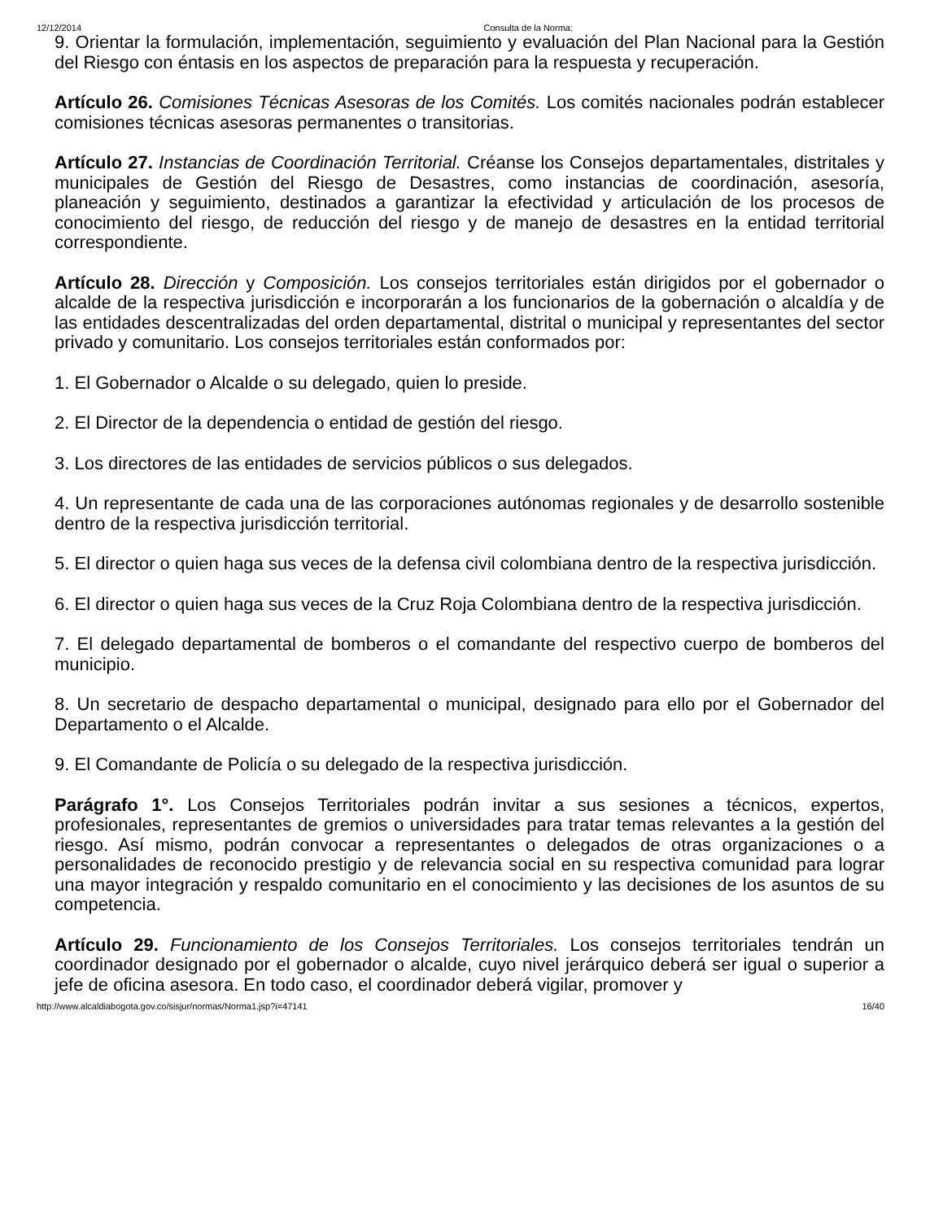12/12/2014 Consulta de la Norma:
9. Orientar la formulación, implementación, seguimiento y evaluación del Plan Nacional para la Gestión del Riesgo con éntasis en los aspectos de preparación para la respuesta y recuperación.
Artículo 26. Comisiones Técnicas Asesoras de los Comités. Los comités nacionales podrán establecer comisiones técnicas asesoras permanentes o transitorias.
Artículo 27. Instancias de Coordinación Territorial. Créanse los Consejos departamentales, distritales y municipales de Gestión del Riesgo de Desastres, como instancias de coordinación, asesoría, planeación y seguimiento, destinados a garantizar la efectividad y articulación de los procesos de conocimiento del riesgo, de reducción del riesgo y de manejo de desastres en la entidad territorial correspondiente.
Artículo 28. Dirección y Composición. Los consejos territoriales están dirigidos por el gobernador o alcalde de la respectiva jurisdicción e incorporarán a los funcionarios de la gobernación o alcaldía y de las entidades descentralizadas del orden departamental, distrital o municipal y representantes del sector privado y comunitario. Los consejos territoriales están conformados por:
1. El Gobernador o Alcalde o su delegado, quien lo preside.
2. El Director de la dependencia o entidad de gestión del riesgo.
3. Los directores de las entidades de servicios públicos o sus delegados.
4. Un representante de cada una de las corporaciones autónomas regionales y de desarrollo sostenible dentro de la respectiva jurisdicción territorial.
5. El director o quien haga sus veces de la defensa civil colombiana dentro de la respectiva jurisdicción.
6. El director o quien haga sus veces de la Cruz Roja Colombiana dentro de la respectiva jurisdicción.
7. El delegado departamental de bomberos o el comandante del respectivo cuerpo de bomberos del municipio.
8. Un secretario de despacho departamental o municipal, designado para ello por el Gobernador del Departamento o el Alcalde.
9. El Comandante de Policía o su delegado de la respectiva jurisdicción.
Parágrafo 1°. Los Consejos Territoriales podrán invitar a sus sesiones a técnicos, expertos, profesionales, representantes de gremios o universidades para tratar temas relevantes a la gestión del riesgo. Así mismo, podrán convocar a representantes o delegados de otras organizaciones o a personalidades de reconocido prestigio y de relevancia social en su respectiva comunidad para lograr una mayor integración y respaldo comunitario en el conocimiento y las decisiones de los asuntos de su competencia.
Artículo 29. Funcionamiento de los Consejos Territoriales. Los consejos territoriales tendrán un coordinador designado por el gobernador o alcalde, cuyo nivel jerárquico deberá ser igual o superior a jefe de oficina asesora. En todo caso, el coordinador deberá vigilar, promover y
http://www.alcaldiabogota.gov.co/sisjur/normas/Norma1.jsp?i=47141 16/40